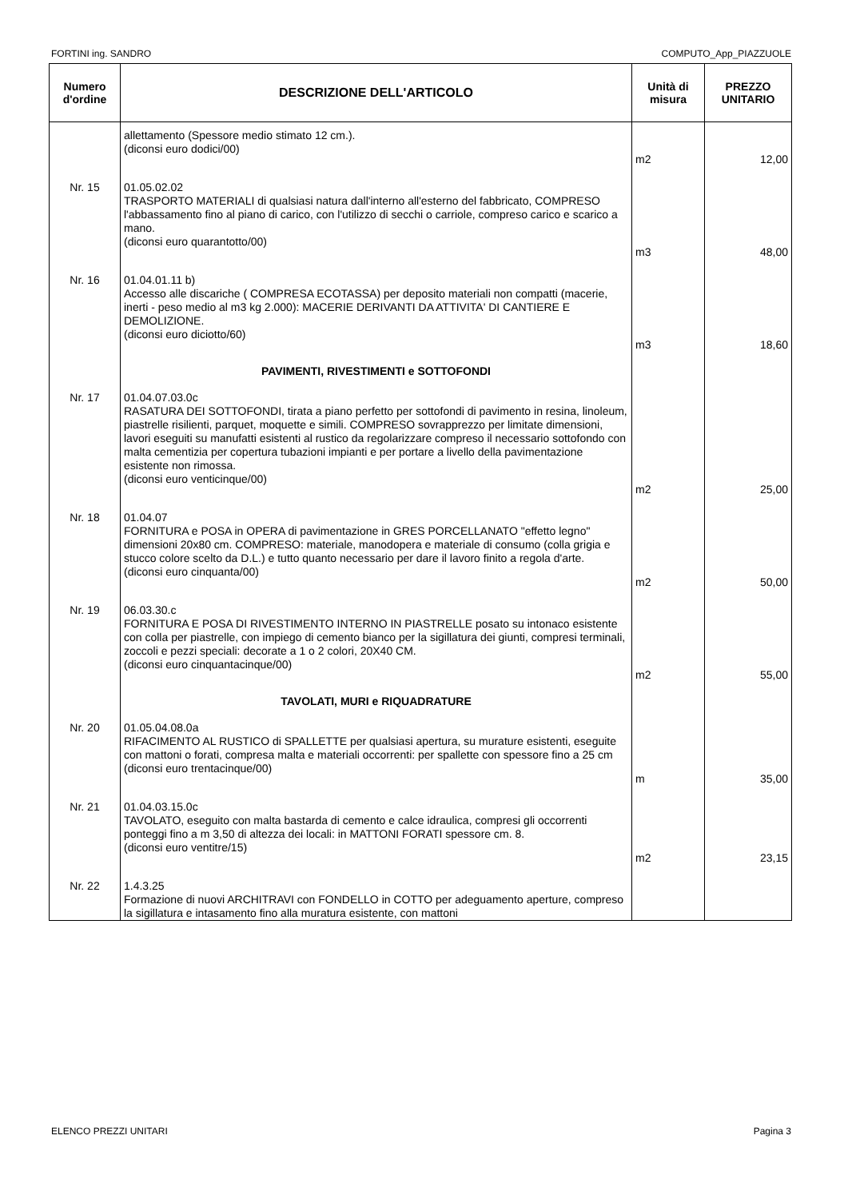FORTINI ing. SANDRO COMPUTO_App_PIAZZUOLE
| Numero d'ordine | DESCRIZIONE DELL'ARTICOLO | Unità di misura | PREZZO UNITARIO |
| --- | --- | --- | --- |
| | allettamento (Spessore medio stimato 12 cm.). (diconsi euro dodici/00) | m2 | 12,00 |
| Nr. 15 | 01.05.02.02 TRASPORTO MATERIALI di qualsiasi natura dall'interno all'esterno del fabbricato, COMPRESO l'abbassamento fino al piano di carico, con l'utilizzo di secchi o carriole, compreso carico e scarico a mano. (diconsi euro quarantotto/00) | m3 | 48,00 |
| Nr. 16 | 01.04.01.11 b) Accesso alle discariche ( COMPRESA ECOTASSA) per deposito materiali non compatti (macerie, inerti - peso medio al m3 kg 2.000): MACERIE DERIVANTI DA ATTIVITA' DI CANTIERE E DEMOLIZIONE. (diconsi euro diciotto/60) | m3 | 18,60 |
| | PAVIMENTI, RIVESTIMENTI e SOTTOFONDI | | |
| Nr. 17 | 01.04.07.03.0c RASATURA DEI SOTTOFONDI, tirata a piano perfetto per sottofondi di pavimento in resina, linoleum, piastrelle risilienti, parquet, moquette e simili. COMPRESO sovrapprezzo per limitate dimensioni, lavori eseguiti su manufatti esistenti al rustico da regolarizzare compreso il necessario sottofondo con malta cementizia per copertura tubazioni impianti e per portare a livello della pavimentazione esistente non rimossa. (diconsi euro venticinque/00) | m2 | 25,00 |
| Nr. 18 | 01.04.07 FORNITURA e POSA in OPERA di pavimentazione in GRES PORCELLANATO "effetto legno" dimensioni 20x80 cm. COMPRESO: materiale, manodopera e materiale di consumo (colla grigia e stucco colore scelto da D.L.) e tutto quanto necessario per dare il lavoro finito a regola d'arte. (diconsi euro cinquanta/00) | m2 | 50,00 |
| Nr. 19 | 06.03.30.c FORNITURA E POSA DI RIVESTIMENTO INTERNO IN PIASTRELLE posato su intonaco esistente con colla per piastrelle, con impiego di cemento bianco per la sigillatura dei giunti, compresi terminali, zoccoli e pezzi speciali: decorate a 1 o 2 colori, 20X40 CM. (diconsi euro cinquantacinque/00) | m2 | 55,00 |
| | TAVOLATI, MURI e RIQUADRATURE | | |
| Nr. 20 | 01.05.04.08.0a RIFACIMENTO AL RUSTICO di SPALLETTE per qualsiasi apertura, su murature esistenti, eseguite con mattoni o forati, compresa malta e materiali occorrenti: per spallette con spessore fino a 25 cm (diconsi euro trentacinque/00) | m | 35,00 |
| Nr. 21 | 01.04.03.15.0c TAVOLATO, eseguito con malta bastarda di cemento e calce idraulica, compresi gli occorrenti ponteggi fino a m 3,50 di altezza dei locali: in MATTONI FORATI spessore cm. 8. (diconsi euro ventitre/15) | m2 | 23,15 |
| Nr. 22 | 1.4.3.25 Formazione di nuovi ARCHITRAVI con FONDELLO in COTTO per adeguamento aperture, compreso la sigillatura e intasamento fino alla muratura esistente, con mattoni | | |
ELENCO PREZZI UNITARI Pagina 3